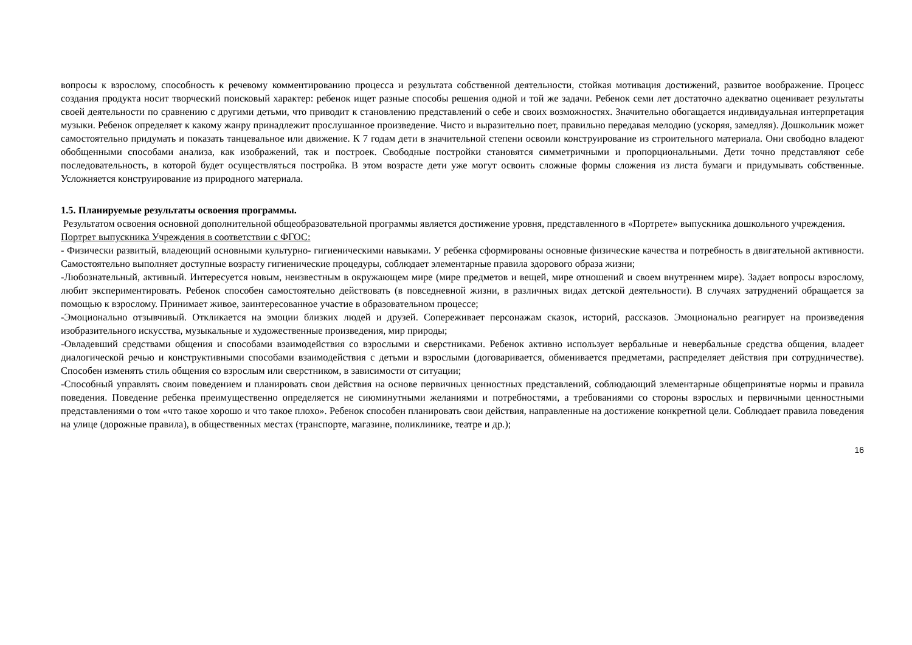вопросы к взрослому, способность к речевому комментированию процесса и результата собственной деятельности, стойкая мотивация достижений, развитое воображение. Процесс создания продукта носит творческий поисковый характер: ребенок ищет разные способы решения одной и той же задачи. Ребенок семи лет достаточно адекватно оценивает результаты своей деятельности по сравнению с другими детьми, что приводит к становлению представлений о себе и своих возможностях. Значительно обогащается индивидуальная интерпретация музыки. Ребенок определяет к какому жанру принадлежит прослушанное произведение. Чисто и выразительно поет, правильно передавая мелодию (ускоряя, замедляя). Дошкольник может самостоятельно придумать и показать танцевальное или движение. К 7 годам дети в значительной степени освоили конструирование из строительного материала. Они свободно владеют обобщенными способами анализа, как изображений, так и построек. Свободные постройки становятся симметричными и пропорциональными. Дети точно представляют себе последовательность, в которой будет осуществляться постройка. В этом возрасте дети уже могут освоить сложные формы сложения из листа бумаги и придумывать собственные. Усложняется конструирование из природного материала.
1.5. Планируемые результаты освоения программы.
Результатом освоения основной дополнительной общеобразовательной программы является достижение уровня, представленного в «Портрете» выпускника дошкольного учреждения.
Портрет выпускника Учреждения в соответствии с ФГОС:
- Физически развитый, владеющий основными культурно- гигиеническими навыками. У ребенка сформированы основные физические качества и потребность в двигательной активности. Самостоятельно выполняет доступные возрасту гигиенические процедуры, соблюдает элементарные правила здорового образа жизни;
-Любознательный, активный. Интересуется новым, неизвестным в окружающем мире (мире предметов и вещей, мире отношений и своем внутреннем мире). Задает вопросы взрослому, любит экспериментировать. Ребенок способен самостоятельно действовать (в повседневной жизни, в различных видах детской деятельности). В случаях затруднений обращается за помощью к взрослому. Принимает живое, заинтересованное участие в образовательном процессе;
-Эмоционально отзывчивый. Откликается на эмоции близких людей и друзей. Сопереживает персонажам сказок, историй, рассказов. Эмоционально реагирует на произведения изобразительного искусства, музыкальные и художественные произведения, мир природы;
-Овладевший средствами общения и способами взаимодействия со взрослыми и сверстниками. Ребенок активно использует вербальные и невербальные средства общения, владеет диалогической речью и конструктивными способами взаимодействия с детьми и взрослыми (договаривается, обменивается предметами, распределяет действия при сотрудничестве). Способен изменять стиль общения со взрослым или сверстником, в зависимости от ситуации;
-Способный управлять своим поведением и планировать свои действия на основе первичных ценностных представлений, соблюдающий элементарные общепринятые нормы и правила поведения. Поведение ребенка преимущественно определяется не сиюминутными желаниями и потребностями, а требованиями со стороны взрослых и первичными ценностными представлениями о том «что такое хорошо и что такое плохо». Ребенок способен планировать свои действия, направленные на достижение конкретной цели. Соблюдает правила поведения на улице (дорожные правила), в общественных местах (транспорте, магазине, поликлинике, театре и др.);
16